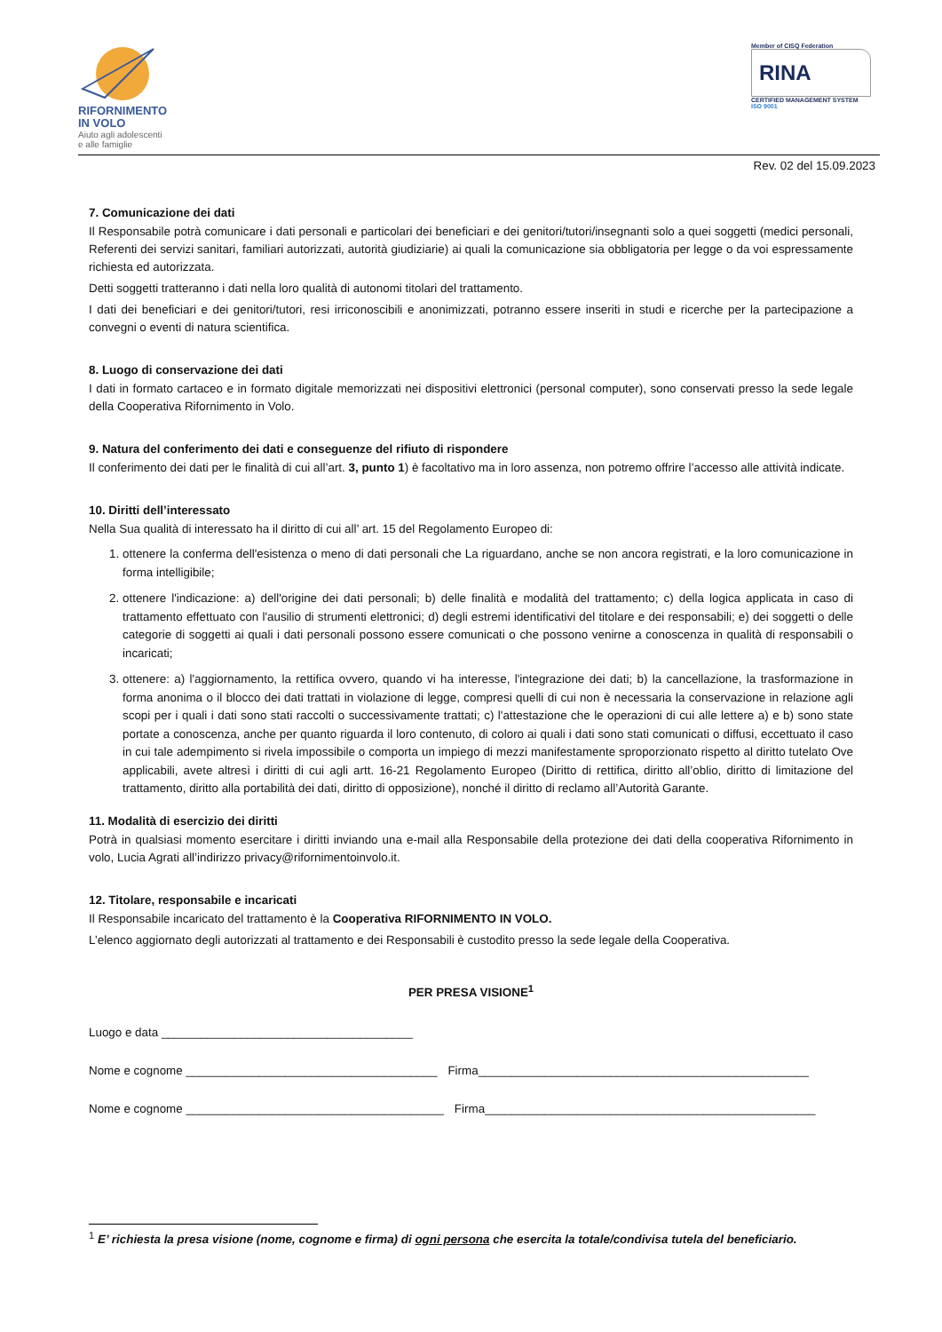RIFORNIMENTO
IN VOLO
Aiuto agli adolescenti
e alle famiglie
Member of CISQ Federation
RINA
CERTIFIED MANAGEMENT SYSTEM
ISO 9001
Rev. 02 del 15.09.2023
7. Comunicazione dei dati
Il Responsabile potrà comunicare i dati personali e particolari dei beneficiari e dei genitori/tutori/insegnanti solo a quei soggetti (medici personali, Referenti dei servizi sanitari, familiari autorizzati, autorità giudiziarie) ai quali la comunicazione sia obbligatoria per legge o da voi espressamente richiesta ed autorizzata.
Detti soggetti tratteranno i dati nella loro qualità di autonomi titolari del trattamento.
I dati dei beneficiari e dei genitori/tutori, resi irriconoscibili e anonimizzati, potranno essere inseriti in studi e ricerche per la partecipazione a convegni o eventi di natura scientifica.
8. Luogo di conservazione dei dati
I dati in formato cartaceo e in formato digitale memorizzati nei dispositivi elettronici (personal computer), sono conservati presso la sede legale della Cooperativa Rifornimento in Volo.
9. Natura del conferimento dei dati e conseguenze del rifiuto di rispondere
Il conferimento dei dati per le finalità di cui all’art. 3, punto 1) è facoltativo ma in loro assenza, non potremo offrire l’accesso alle attività indicate.
10. Diritti dell’interessato
Nella Sua qualità di interessato ha il diritto di cui all’ art. 15 del Regolamento Europeo di:
1. ottenere la conferma dell'esistenza o meno di dati personali che La riguardano, anche se non ancora registrati, e la loro comunicazione in forma intelligibile;
2. ottenere l'indicazione: a) dell'origine dei dati personali; b) delle finalità e modalità del trattamento; c) della logica applicata in caso di trattamento effettuato con l'ausilio di strumenti elettronici; d) degli estremi identificativi del titolare e dei responsabili; e) dei soggetti o delle categorie di soggetti ai quali i dati personali possono essere comunicati o che possono venirne a conoscenza in qualità di responsabili o incaricati;
3. ottenere: a) l'aggiornamento, la rettifica ovvero, quando vi ha interesse, l'integrazione dei dati; b) la cancellazione, la trasformazione in forma anonima o il blocco dei dati trattati in violazione di legge, compresi quelli di cui non è necessaria la conservazione in relazione agli scopi per i quali i dati sono stati raccolti o successivamente trattati; c) l'attestazione che le operazioni di cui alle lettere a) e b) sono state portate a conoscenza, anche per quanto riguarda il loro contenuto, di coloro ai quali i dati sono stati comunicati o diffusi, eccettuato il caso in cui tale adempimento si rivela impossibile o comporta un impiego di mezzi manifestamente sproporzionato rispetto al diritto tutelato Ove applicabili, avete altresì i diritti di cui agli artt. 16-21 Regolamento Europeo (Diritto di rettifica, diritto all’oblio, diritto di limitazione del trattamento, diritto alla portabilità dei dati, diritto di opposizione), nonché il diritto di reclamo all’Autorità Garante.
11. Modalità di esercizio dei diritti
Potrà in qualsiasi momento esercitare i diritti inviando una e-mail alla Responsabile della protezione dei dati della cooperativa Rifornimento in volo, Lucia Agrati all’indirizzo privacy@rifornimentoinvolo.it.
12. Titolare, responsabile e incaricati
Il Responsabile incaricato del trattamento è la Cooperativa RIFORNIMENTO IN VOLO.
L’elenco aggiornato degli autorizzati al trattamento e dei Responsabili è custodito presso la sede legale della Cooperativa.
PER PRESA VISIONE<sup>1</sup>
Luogo e data ______________________________________
Nome e cognome ______________________________________ Firma__________________________________________________
Nome e cognome _______________________________________ Firma__________________________________________________
<sup>1</sup> E’ richiesta la presa visione (nome, cognome e firma) di ogni persona che esercita la totale/condivisa tutela del beneficiario.